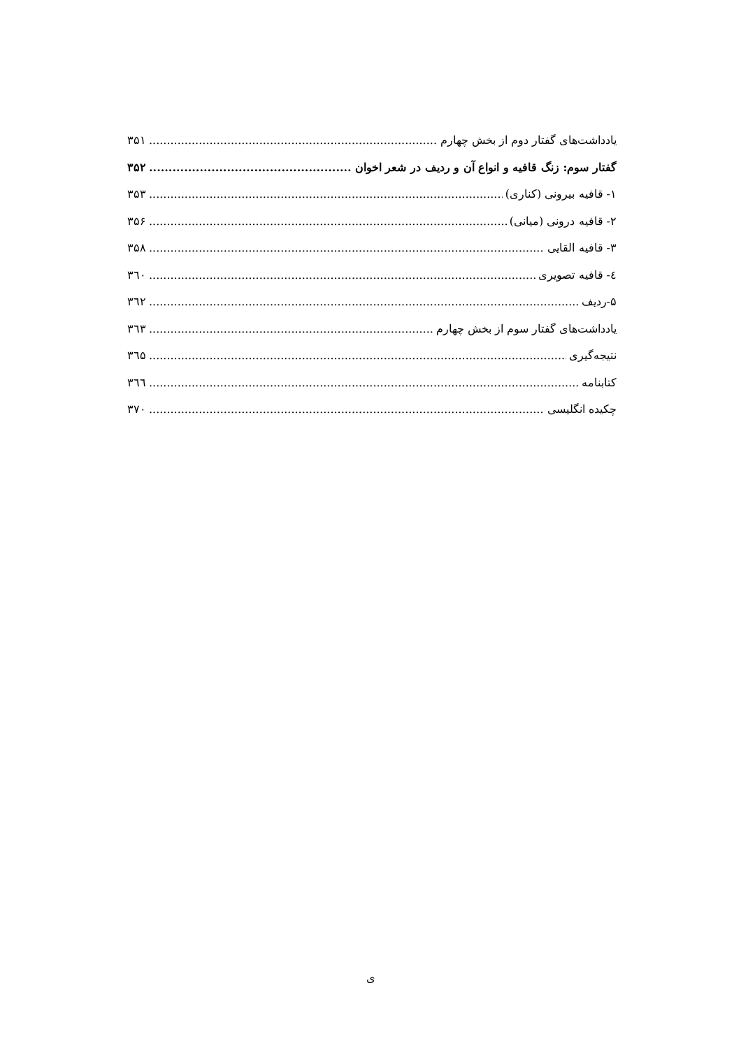یادداشت‌های گفتار دوم از بخش چهارم ۳۵۱
گفتار سوم: زنگ قافیه و انواع آن و ردیف در شعر اخوان ۳۵۲
۱- قافیه بیرونی (کناری) ۳۵۳
۲- قافیه درونی (میانی) ۳۵۶
۳- قافیه القایی ۳۵۸
٤- قافیه تصویری ۳٦۰
۵-ردیف ۳٦۲
یادداشت‌های گفتار سوم از بخش چهارم ۳٦۳
نتیجه‌گیری ۳٦۵
کتابنامه ۳٦٦
چکیده انگلیسی ۳۷۰
ی